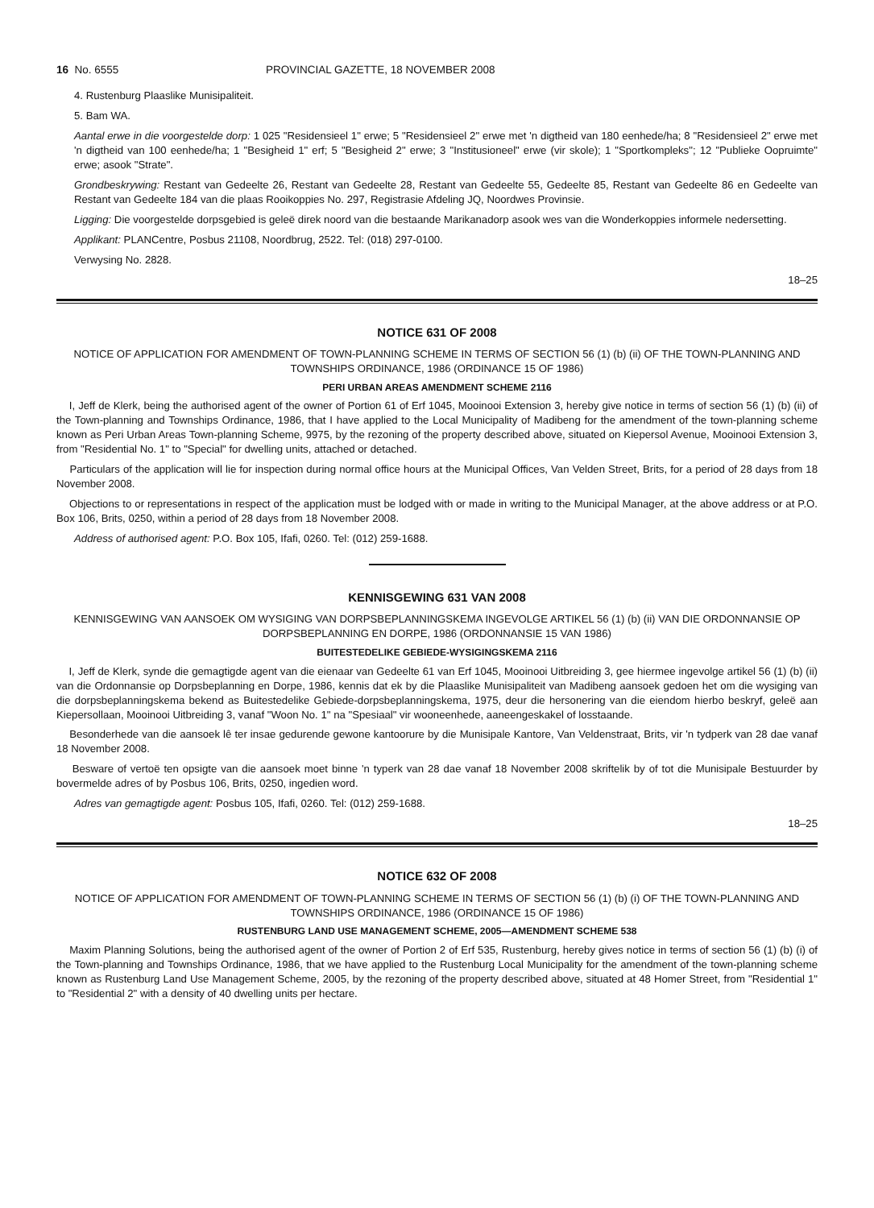16 No. 6555 PROVINCIAL GAZETTE, 18 NOVEMBER 2008
4. Rustenburg Plaaslike Munisipaliteit.
5. Bam WA.
Aantal erwe in die voorgestelde dorp: 1 025 "Residensieel 1" erwe; 5 "Residensieel 2" erwe met 'n digtheid van 180 eenhede/ha; 8 "Residensieel 2" erwe met 'n digtheid van 100 eenhede/ha; 1 "Besigheid 1" erf; 5 "Besigheid 2" erwe; 3 "Institusioneel" erwe (vir skole); 1 "Sportkompleks"; 12 "Publieke Oopruimte" erwe; asook "Strate".
Grondbeskrywing: Restant van Gedeelte 26, Restant van Gedeelte 28, Restant van Gedeelte 55, Gedeelte 85, Restant van Gedeelte 86 en Gedeelte van Restant van Gedeelte 184 van die plaas Rooikoppies No. 297, Registrasie Afdeling JQ, Noordwes Provinsie.
Ligging: Die voorgestelde dorpsgebied is geleë direk noord van die bestaande Marikanadorp asook wes van die Wonderkoppies informele nedersetting.
Applikant: PLANCentre, Posbus 21108, Noordbrug, 2522. Tel: (018) 297-0100.
Verwysing No. 2828.
18–25
NOTICE 631 OF 2008
NOTICE OF APPLICATION FOR AMENDMENT OF TOWN-PLANNING SCHEME IN TERMS OF SECTION 56 (1) (b) (ii) OF THE TOWN-PLANNING AND TOWNSHIPS ORDINANCE, 1986 (ORDINANCE 15 OF 1986)
PERI URBAN AREAS AMENDMENT SCHEME 2116
I, Jeff de Klerk, being the authorised agent of the owner of Portion 61 of Erf 1045, Mooinooi Extension 3, hereby give notice in terms of section 56 (1) (b) (ii) of the Town-planning and Townships Ordinance, 1986, that I have applied to the Local Municipality of Madibeng for the amendment of the town-planning scheme known as Peri Urban Areas Town-planning Scheme, 9975, by the rezoning of the property described above, situated on Kiepersol Avenue, Mooinooi Extension 3, from "Residential No. 1" to "Special" for dwelling units, attached or detached.
Particulars of the application will lie for inspection during normal office hours at the Municipal Offices, Van Velden Street, Brits, for a period of 28 days from 18 November 2008.
Objections to or representations in respect of the application must be lodged with or made in writing to the Municipal Manager, at the above address or at P.O. Box 106, Brits, 0250, within a period of 28 days from 18 November 2008.
Address of authorised agent: P.O. Box 105, Ifafi, 0260. Tel: (012) 259-1688.
KENNISGEWING 631 VAN 2008
KENNISGEWING VAN AANSOEK OM WYSIGING VAN DORPSBEPLANNINGSKEMA INGEVOLGE ARTIKEL 56 (1) (b) (ii) VAN DIE ORDONNANSIE OP DORPSBEPLANNING EN DORPE, 1986 (ORDONNANSIE 15 VAN 1986)
BUITESTEDELIKE GEBIEDE-WYSIGINGSKEMA 2116
I, Jeff de Klerk, synde die gemagtigde agent van die eienaar van Gedeelte 61 van Erf 1045, Mooinooi Uitbreiding 3, gee hiermee ingevolge artikel 56 (1) (b) (ii) van die Ordonnansie op Dorpsbeplanning en Dorpe, 1986, kennis dat ek by die Plaaslike Munisipaliteit van Madibeng aansoek gedoen het om die wysiging van die dorpsbeplanningskema bekend as Buitestedelike Gebiede-dorpsbeplanningskema, 1975, deur die hersonering van die eiendom hierbo beskryf, geleë aan Kiepersollaan, Mooinooi Uitbreiding 3, vanaf "Woon No. 1" na "Spesiaal" vir wooneenhede, aaneengeskakel of losstaande.
Besonderhede van die aansoek lê ter insae gedurende gewone kantoorure by die Munisipale Kantore, Van Veldenstraat, Brits, vir 'n tydperk van 28 dae vanaf 18 November 2008.
Besware of vertoë ten opsigte van die aansoek moet binne 'n typerk van 28 dae vanaf 18 November 2008 skriftelik by of tot die Munisipale Bestuurder by bovermelde adres of by Posbus 106, Brits, 0250, ingedien word.
Adres van gemagtigde agent: Posbus 105, Ifafi, 0260. Tel: (012) 259-1688.
18–25
NOTICE 632 OF 2008
NOTICE OF APPLICATION FOR AMENDMENT OF TOWN-PLANNING SCHEME IN TERMS OF SECTION 56 (1) (b) (i) OF THE TOWN-PLANNING AND TOWNSHIPS ORDINANCE, 1986 (ORDINANCE 15 OF 1986)
RUSTENBURG LAND USE MANAGEMENT SCHEME, 2005—AMENDMENT SCHEME 538
Maxim Planning Solutions, being the authorised agent of the owner of Portion 2 of Erf 535, Rustenburg, hereby gives notice in terms of section 56 (1) (b) (i) of the Town-planning and Townships Ordinance, 1986, that we have applied to the Rustenburg Local Municipality for the amendment of the town-planning scheme known as Rustenburg Land Use Management Scheme, 2005, by the rezoning of the property described above, situated at 48 Homer Street, from "Residential 1" to "Residential 2" with a density of 40 dwelling units per hectare.